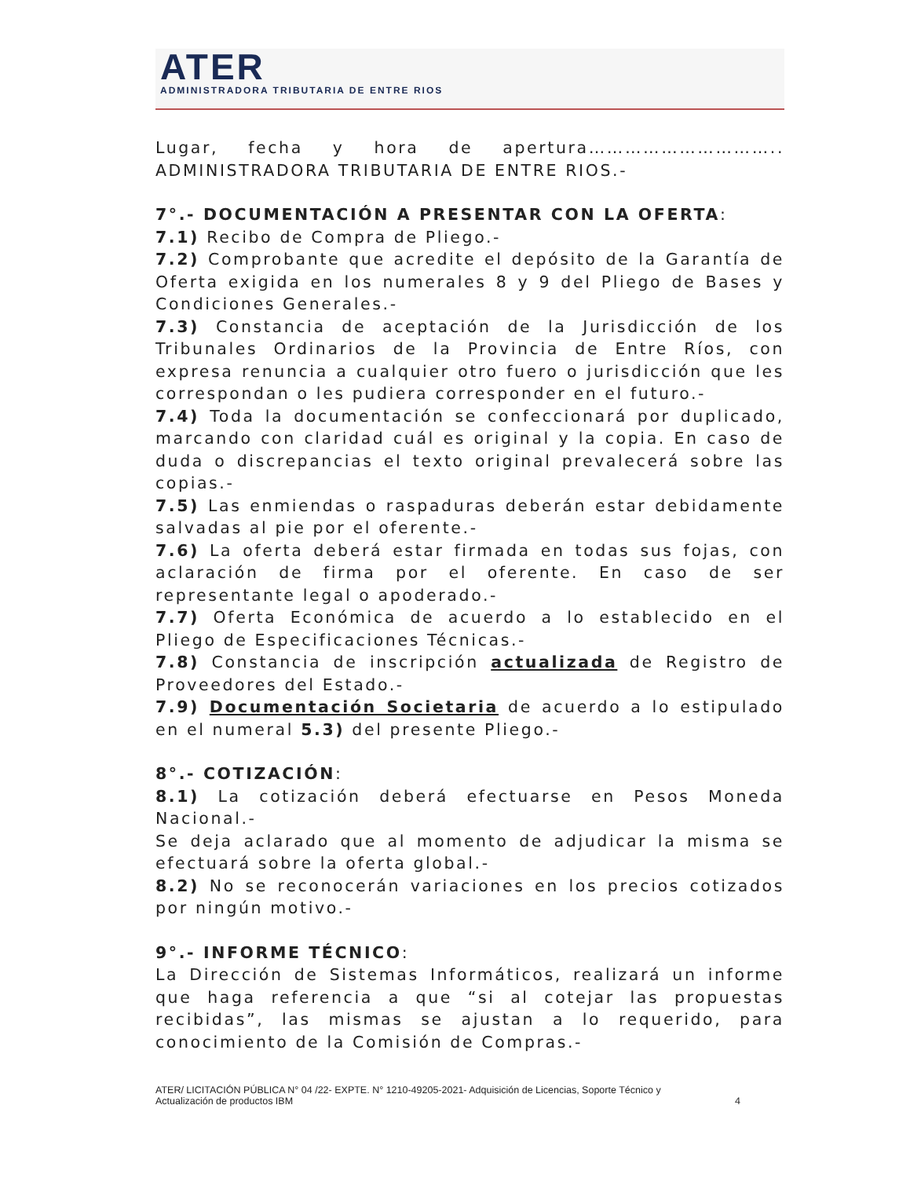ATER
ADMINISTRADORA TRIBUTARIA DE ENTRE RIOS
Lugar, fecha y hora de apertura………………………….. ADMINISTRADORA TRIBUTARIA DE ENTRE RIOS.-
7°.- DOCUMENTACIÓN A PRESENTAR CON LA OFERTA:
7.1) Recibo de Compra de Pliego.-
7.2) Comprobante que acredite el depósito de la Garantía de Oferta exigida en los numerales 8 y 9 del Pliego de Bases y Condiciones Generales.-
7.3) Constancia de aceptación de la Jurisdicción de los Tribunales Ordinarios de la Provincia de Entre Ríos, con expresa renuncia a cualquier otro fuero o jurisdicción que les correspondan o les pudiera corresponder en el futuro.-
7.4) Toda la documentación se confeccionará por duplicado, marcando con claridad cuál es original y la copia. En caso de duda o discrepancias el texto original prevalecerá sobre las copias.-
7.5) Las enmiendas o raspaduras deberán estar debidamente salvadas al pie por el oferente.-
7.6) La oferta deberá estar firmada en todas sus fojas, con aclaración de firma por el oferente. En caso de ser representante legal o apoderado.-
7.7) Oferta Económica de acuerdo a lo establecido en el Pliego de Especificaciones Técnicas.-
7.8) Constancia de inscripción actualizada de Registro de Proveedores del Estado.-
7.9) Documentación Societaria de acuerdo a lo estipulado en el numeral 5.3) del presente Pliego.-
8°.- COTIZACIÓN:
8.1) La cotización deberá efectuarse en Pesos Moneda Nacional.-
Se deja aclarado que al momento de adjudicar la misma se efectuará sobre la oferta global.-
8.2) No se reconocerán variaciones en los precios cotizados por ningún motivo.-
9°.- INFORME TÉCNICO:
La Dirección de Sistemas Informáticos, realizará un informe que haga referencia a que “si al cotejar las propuestas recibidas”, las mismas se ajustan a lo requerido, para conocimiento de la Comisión de Compras.-
ATER/ LICITACIÓN PÚBLICA N° 04 /22- EXPTE. N° 1210-49205-2021- Adquisición de Licencias, Soporte Técnico y
Actualización de productos IBM 4